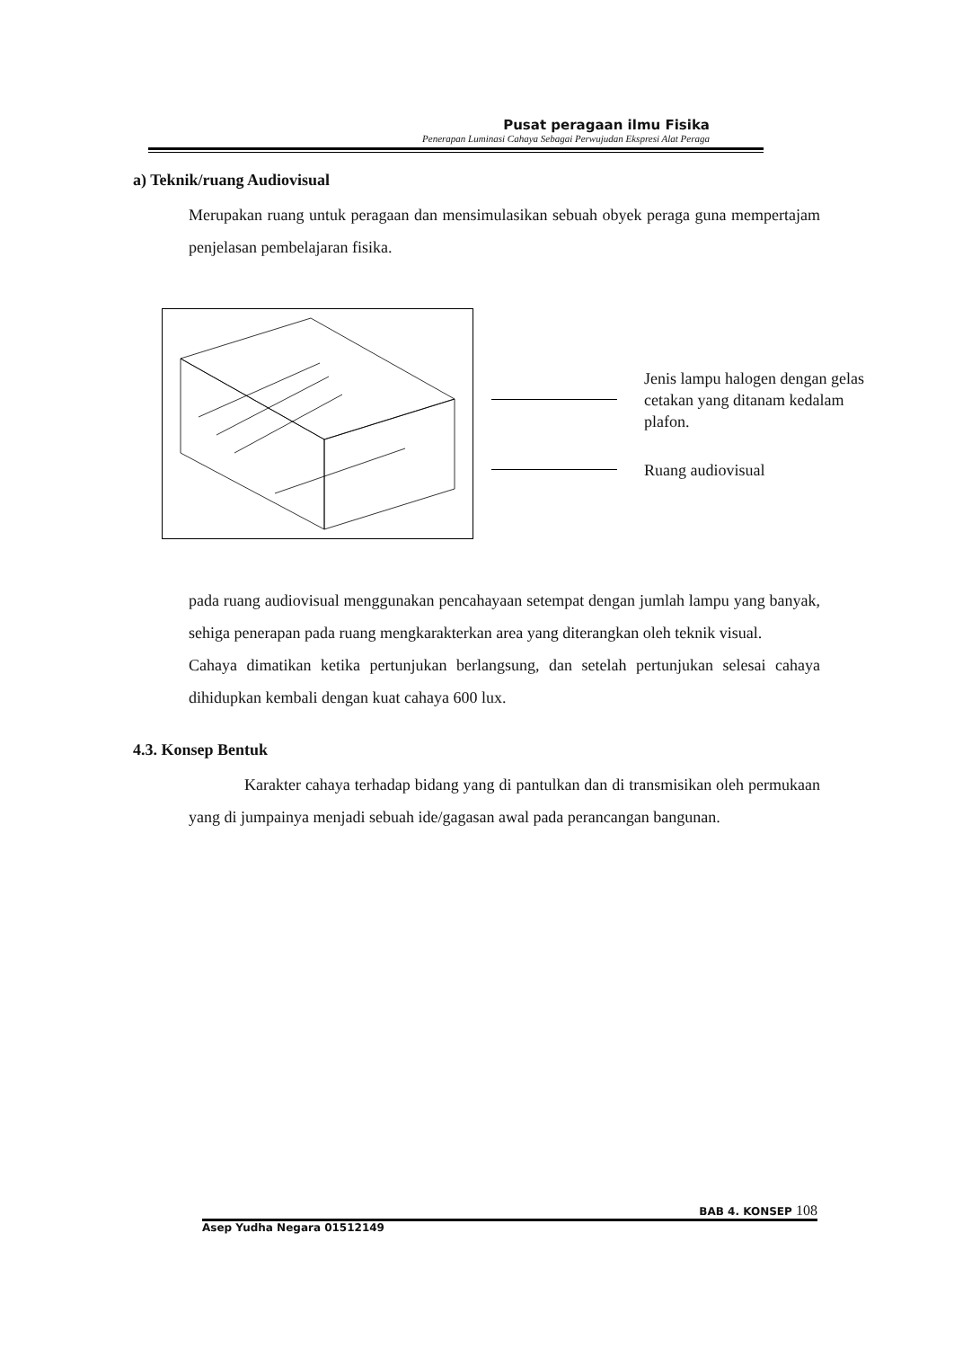Pusat peragaan ilmu Fisika
Penerapan Luminasi Cahaya Sebagai Perwujudan Ekspresi Alat Peraga
a) Teknik/ruang Audiovisual
Merupakan ruang untuk peragaan dan mensimulasikan sebuah obyek peraga guna mempertajam penjelasan pembelajaran fisika.
Jenis lampu halogen dengan gelas cetakan yang ditanam kedalam plafon.
Ruang audiovisual
pada ruang audiovisual menggunakan pencahayaan setempat dengan jumlah lampu yang banyak, sehiga penerapan pada ruang mengkarakterkan area yang diterangkan oleh teknik visual.
Cahaya dimatikan ketika pertunjukan berlangsung, dan setelah pertunjukan selesai cahaya dihidupkan kembali dengan kuat cahaya 600 lux.
4.3. Konsep Bentuk
Karakter cahaya terhadap bidang yang di pantulkan dan di transmisikan oleh permukaan yang di jumpainya menjadi sebuah ide/gagasan awal pada perancangan bangunan.
BAB 4. KONSEP 108
Asep Yudha Negara 01512149